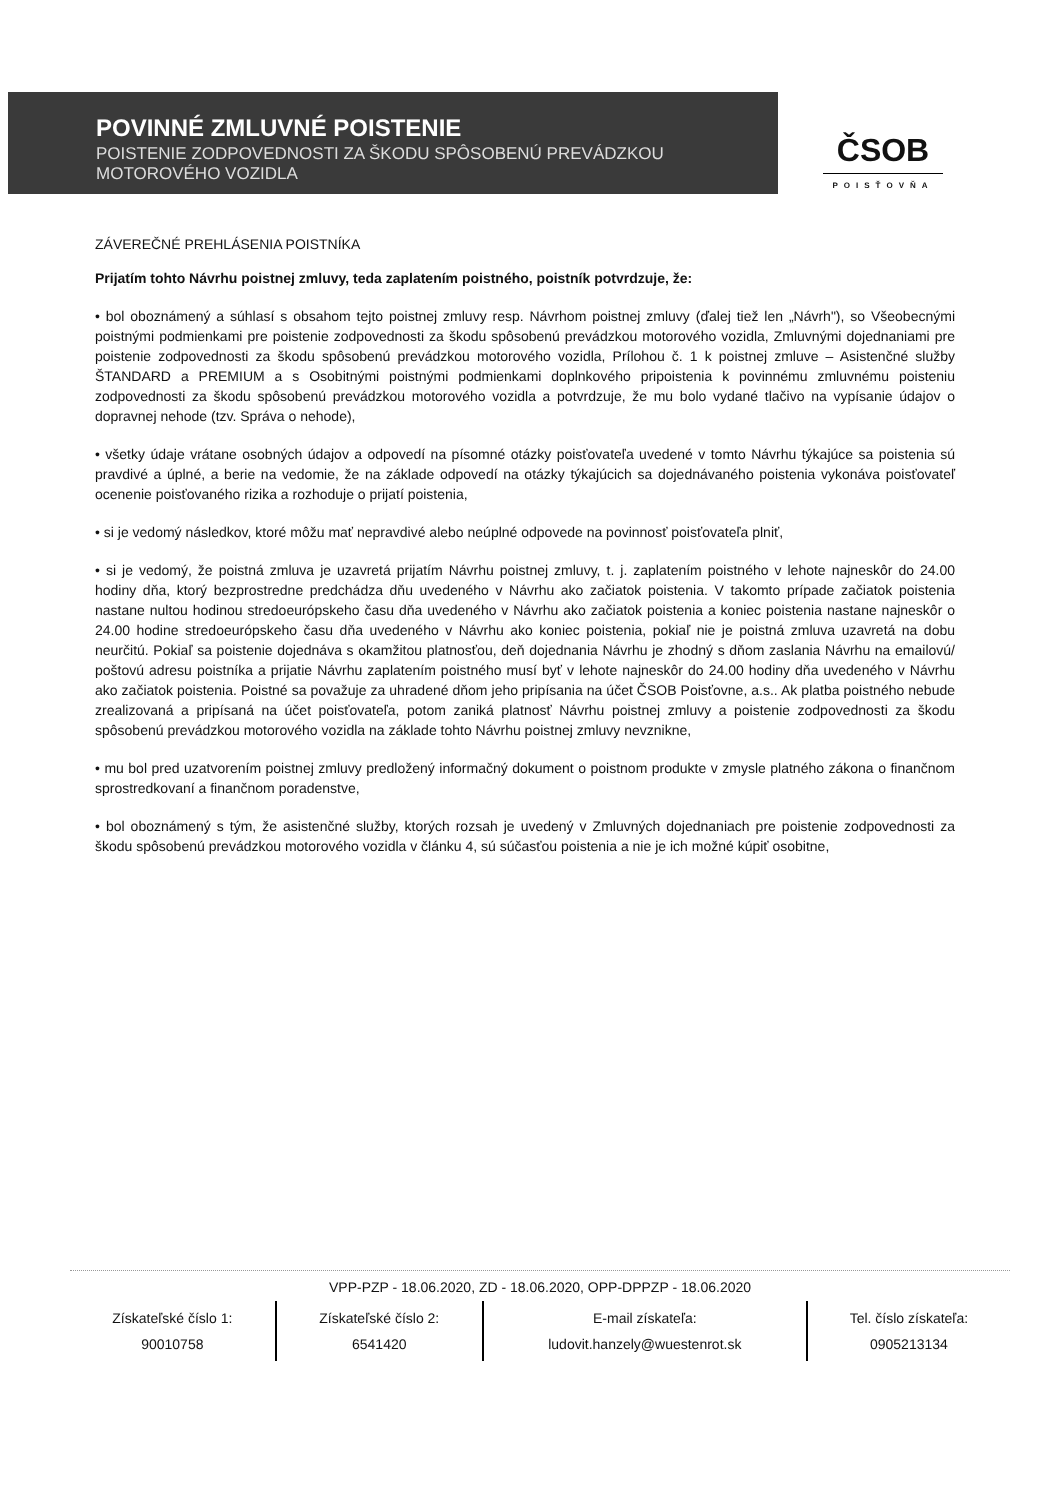POVINNÉ ZMLUVNÉ POISTENIE
POISTENIE ZODPOVEDNOSTI ZA ŠKODU SPÔSOBENÚ PREVÁDZKOU MOTOROVÉHO VOZIDLA
ČSOB
POISŤOVŇA
ZÁVEREČNÉ PREHLÁSENIA POISTNÍKA
Prijatím tohto Návrhu poistnej zmluvy, teda zaplatením poistného, poistník potvrdzuje, že:
• bol oboznámený a súhlasí s obsahom tejto poistnej zmluvy resp. Návrhom poistnej zmluvy (ďalej tiež len „Návrh"), so Všeobecnými poistnými podmienkami pre poistenie zodpovednosti za škodu spôsobenú prevádzkou motorového vozidla, Zmluvnými dojednaniami pre poistenie zodpovednosti za škodu spôsobenú prevádzkou motorového vozidla, Prílohou č. 1 k poistnej zmluve – Asistenčné služby ŠTANDARD a PREMIUM a s Osobitnými poistnými podmienkami doplnkového pripoistenia k povinnému zmluvnému poisteniu zodpovednosti za škodu spôsobenú prevádzkou motorového vozidla a potvrdzuje, že mu bolo vydané tlačivo na vypísanie údajov o dopravnej nehode (tzv. Správa o nehode),
• všetky údaje vrátane osobných údajov a odpovedí na písomné otázky poisťovateľa uvedené v tomto Návrhu týkajúce sa poistenia sú pravdivé a úplné, a berie na vedomie, že na základe odpovedí na otázky týkajúcich sa dojednávaného poistenia vykonáva poisťovateľ ocenenie poisťovaného rizika a rozhoduje o prijatí poistenia,
• si je vedomý následkov, ktoré môžu mať nepravdivé alebo neúplné odpovede na povinnosť poisťovateľa plniť,
• si je vedomý, že poistná zmluva je uzavretá prijatím Návrhu poistnej zmluvy, t. j. zaplatením poistného v lehote najneskôr do 24.00 hodiny dňa, ktorý bezprostredne predchádza dňu uvedeného v Návrhu ako začiatok poistenia. V takomto prípade začiatok poistenia nastane nultou hodinou stredoeurópskeho času dňa uvedeného v Návrhu ako začiatok poistenia a koniec poistenia nastane najneskôr o 24.00 hodine stredoeurópskeho času dňa uvedeného v Návrhu ako koniec poistenia, pokiaľ nie je poistná zmluva uzavretá na dobu neurčitú. Pokiaľ sa poistenie dojednáva s okamžitou platnosťou, deň dojednania Návrhu je zhodný s dňom zaslania Návrhu na emailovú/ poštovú adresu poistníka a prijatie Návrhu zaplatením poistného musí byť v lehote najneskôr do 24.00 hodiny dňa uvedeného v Návrhu ako začiatok poistenia. Poistné sa považuje za uhradené dňom jeho pripísania na účet ČSOB Poisťovne, a.s.. Ak platba poistného nebude zrealizovaná a pripísaná na účet poisťovateľa, potom zaniká platnosť Návrhu poistnej zmluvy a poistenie zodpovednosti za škodu spôsobenú prevádzkou motorového vozidla na základe tohto Návrhu poistnej zmluvy nevznikne,
• mu bol pred uzatvorením poistnej zmluvy predložený informačný dokument o poistnom produkte v zmysle platného zákona o finančnom sprostredkovaní a finančnom poradenstve,
• bol oboznámený s tým, že asistenčné služby, ktorých rozsah je uvedený v Zmluvných dojednaniach pre poistenie zodpovednosti za škodu spôsobenú prevádzkou motorového vozidla v článku 4, sú súčasťou poistenia a nie je ich možné kúpiť osobitne,
VPP-PZP - 18.06.2020, ZD - 18.06.2020, OPP-DPPZP - 18.06.2020
| Získateľské číslo 1: 90010758 | Získateľské číslo 2: 6541420 | E-mail získateľa: ludovit.hanzely@wuestenrot.sk | Tel. číslo získateľa: 0905213134 |